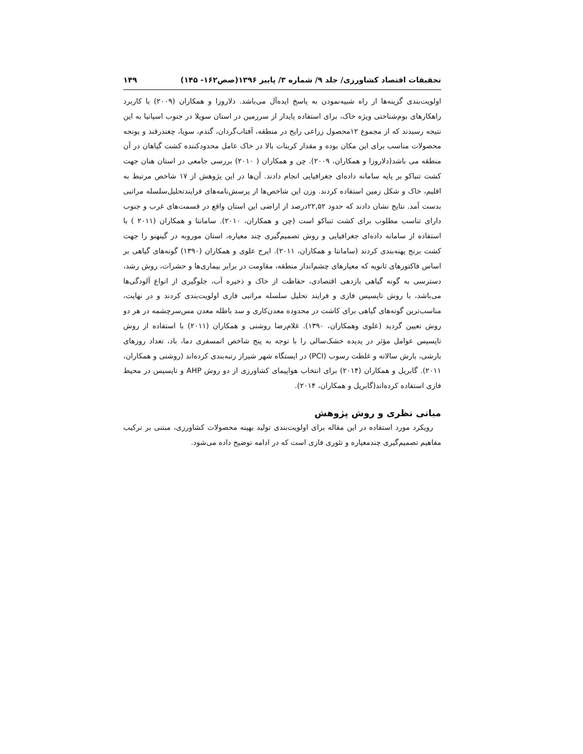تحقیقات اقتصاد کشاورزی/ جلد ۹/ شماره ۳/ پاییز ۱۳۹۶(صص۱۶۲- ۱۴۵) ۱۴۹
اولویت‌بندی گزینه‌ها از راه شبیه‌نمودن به پاسخ ایده‌آل می‌باشد. دلاروزا و همکاران (۲۰۰۹) با کاربرد راهکارهای بوم‌شناختی ویژه خاک، برای استفاده پایدار از سرزمین در استان سویلا در جنوب اسپانیا به این نتیجه رسیدند که از مجموع ۱۲محصول زراعی رایج در منطقه، آفتاب‌گردان، گندم، سویا، چغندرقند و یونجه محصولات مناسب برای این مکان بوده و مقدار کربنات بالا در خاک عامل محدودکننده کشت گیاهان در آن منطقه می باشد(دلاروزا و همکاران، ۲۰۰۹). چن و همکاران ( ۲۰۱۰) بررسی جامعی در استان هنان جهت کشت تنباکو بر پایه سامانه داده‌ای جغرافیایی انجام دادند. آن‌ها در این پژوهش از ۱۷ شاخص مرتبط به اقلیم، خاک و شکل زمین استفاده کردند. وزن این شاخص‌ها از پرسش‌نامه‌های فرایندتحلیل‌سلسله مراتبی بدست آمد. نتایج نشان دادند که حدود ۲۲,۵۲درصد از اراضی این استان واقع در قسمت‌های غرب و جنوب دارای تناسب مطلوب برای کشت تنباکو است (چن و همکاران، ۲۰۱۰). سامانتا و همکاران (۲۰۱۱ ) با استفاده از سامانه داده‌ای جغرافیایی و روش تصمیم‌گیری چند معیاره، استان موروبه در گینهنو را جهت کشت برنج پهنه‌بندی کردند (سامانتا و همکاران، ۲۰۱۱). ایرج علوی و همکاران (۱۳۹۰) گونه‌های گیاهی بر اساس فاکتورهای ثانویه که معیارهای چشم‌انداز منطقه، مقاومت در برابر بیماری‌ها و حشرات، روش رشد، دسترسی به گونه گیاهی بازدهی اقتصادی، حفاظت از خاک و ذخیره آب، جلوگیری از انواع آلودگی‌ها می‌باشد، با روش تاپسیس فازی و فرایند تحلیل سلسله مراتبی فازی اولویت‌بندی کردند و در نهایت، مناسب‌ترین گونه‌های گیاهی برای کاشت در محدوده معدن‌کاری و سد باطله معدن مس‌سرچشمه در هر دو روش تعیین گردید (علوی وهمکاران، ۱۳۹۰). غلام‌رضا روشنی و همکاران (۲۰۱۱) با استفاده از روش تاپسیس عوامل مؤثر در پدیده خشک‌سالی را با توجه به پنج شاخص اتمسفری دما، باد، تعداد روزهای بارشی، بارش سالانه و غلظت رسوب (PCI) در ایستگاه شهر شیراز رتبه‌بندی کرده‌اند (روشنی و همکاران، ۲۰۱۱). گابریل و همکاران (۲۰۱۴) برای انتخاب هواپیمای کشاورزی از دو روش AHP و تاپسیس در محیط فازی استفاده کرده‌اند(گابریل و همکاران، ۲۰۱۴).
مبانی نظری و روش پژوهش
رویکرد مورد استفاده در این مقاله برای اولویت‌بندی تولید بهینه محصولات کشاورزی، مبتنی بر ترکیب مفاهیم تصمیم‌گیری چندمعیاره و تئوری فازی است که در ادامه توضیح داده می‌شود.